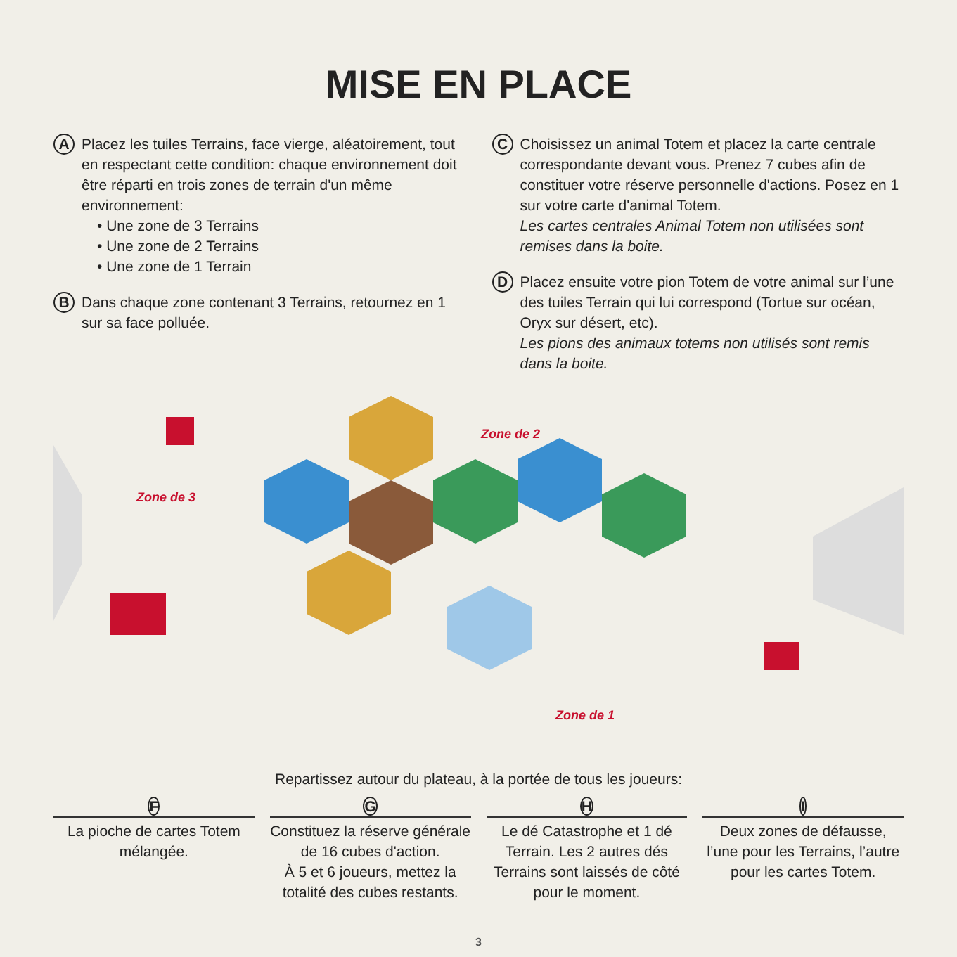MISE EN PLACE
A
Placez les tuiles Terrains, face vierge, aléatoirement, tout en respectant cette condition: chaque environnement doit être réparti en trois zones de terrain d'un même environnement:
• Une zone de 3 Terrains
• Une zone de 2 Terrains
• Une zone de 1 Terrain
B
Dans chaque zone contenant 3 Terrains, retournez en 1 sur sa face polluée.
C
Choisissez un animal Totem et placez la carte centrale correspondante devant vous. Prenez 7 cubes afin de constituer votre réserve personnelle d'actions. Posez en 1 sur votre carte d'animal Totem.
Les cartes centrales Animal Totem non utilisées sont remises dans la boite.
D
Placez ensuite votre pion Totem de votre animal sur l’une des tuiles Terrain qui lui correspond (Tortue sur océan, Oryx sur désert, etc).
Les pions des animaux totems non utilisés sont remis dans la boite.
Zone de 2
Zone de 3
Zone de 1
Repartissez autour du plateau, à la portée de tous les joueurs:
F
La pioche de cartes Totem mélangée.
G
Constituez la réserve générale de 16 cubes d'action.
À 5 et 6 joueurs, mettez la totalité des cubes restants.
H
Le dé Catastrophe et 1 dé Terrain. Les 2 autres dés Terrains sont laissés de côté pour le moment.
I
Deux zones de défausse, l’une pour les Terrains, l’autre pour les cartes Totem.
3